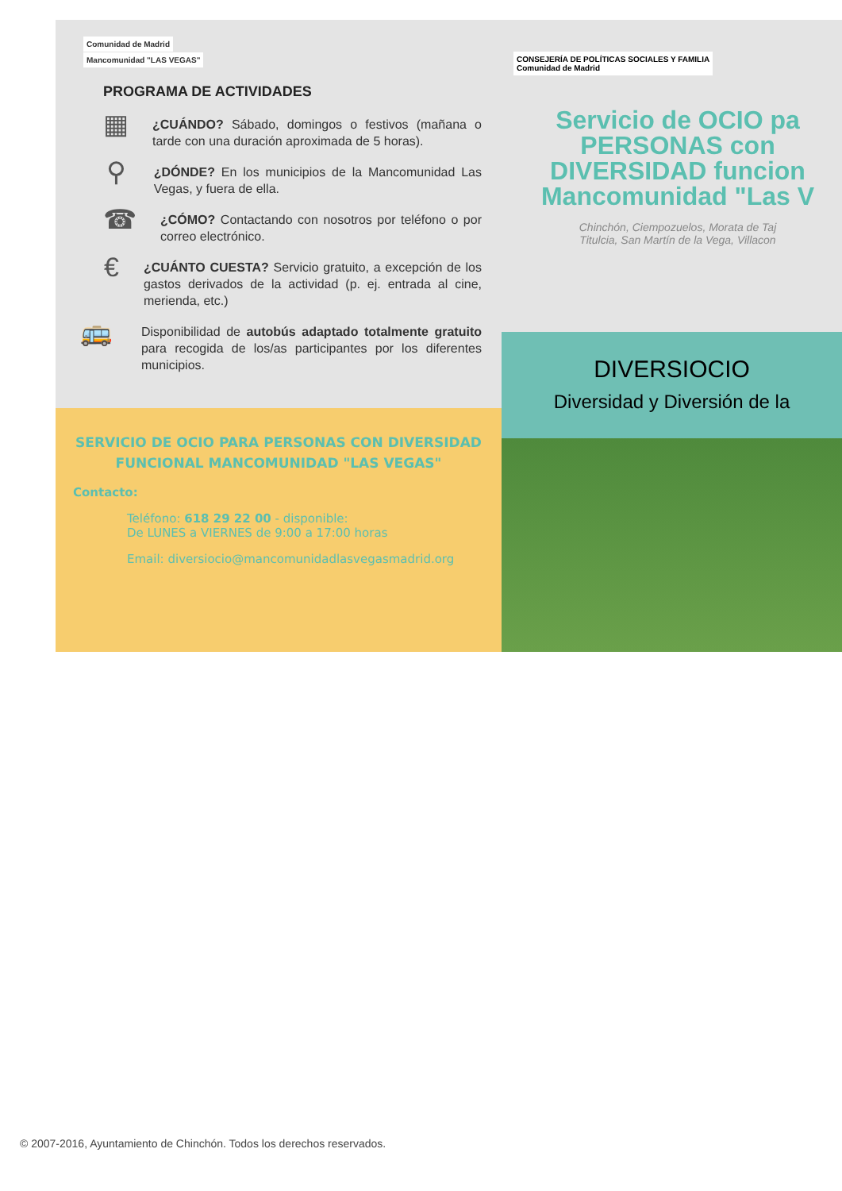Comunidad de Madrid Mancomunidad "LAS VEGAS"
PROGRAMA DE ACTIVIDADES
▦
¿CUÁNDO? Sábado, domingos o festivos (mañana o tarde con una duración aproximada de 5 horas).
⚲
¿DÓNDE? En los municipios de la Mancomunidad Las Vegas, y fuera de ella.
☎
¿CÓMO? Contactando con nosotros por teléfono o por correo electrónico.
€
¿CUÁNTO CUESTA? Servicio gratuito, a excepción de los gastos derivados de la actividad (p. ej. entrada al cine, merienda, etc.)
🚌
Disponibilidad de autobús adaptado totalmente gratuito para recogida de los/as participantes por los diferentes municipios.
SERVICIO DE OCIO PARA PERSONAS CON DIVERSIDAD FUNCIONAL MANCOMUNIDAD "LAS VEGAS"
Contacto:
Teléfono: 618 29 22 00 - disponible:
De LUNES a VIERNES de 9:00 a 17:00 horas
Email: diversiocio@mancomunidadlasvegasmadrid.org
CONSEJERÍA DE POLÍTICAS SOCIALES Y FAMILIA
Comunidad de Madrid
Servicio de OCIO pa
PERSONAS con
DIVERSIDAD funcion
Mancomunidad "Las V
Chinchón, Ciempozuelos, Morata de Taj
Titulcia, San Martín de la Vega, Villacon
DIVERSIOCIO
Diversidad y Diversión de la
© 2007-2016, Ayuntamiento de Chinchón. Todos los derechos reservados.